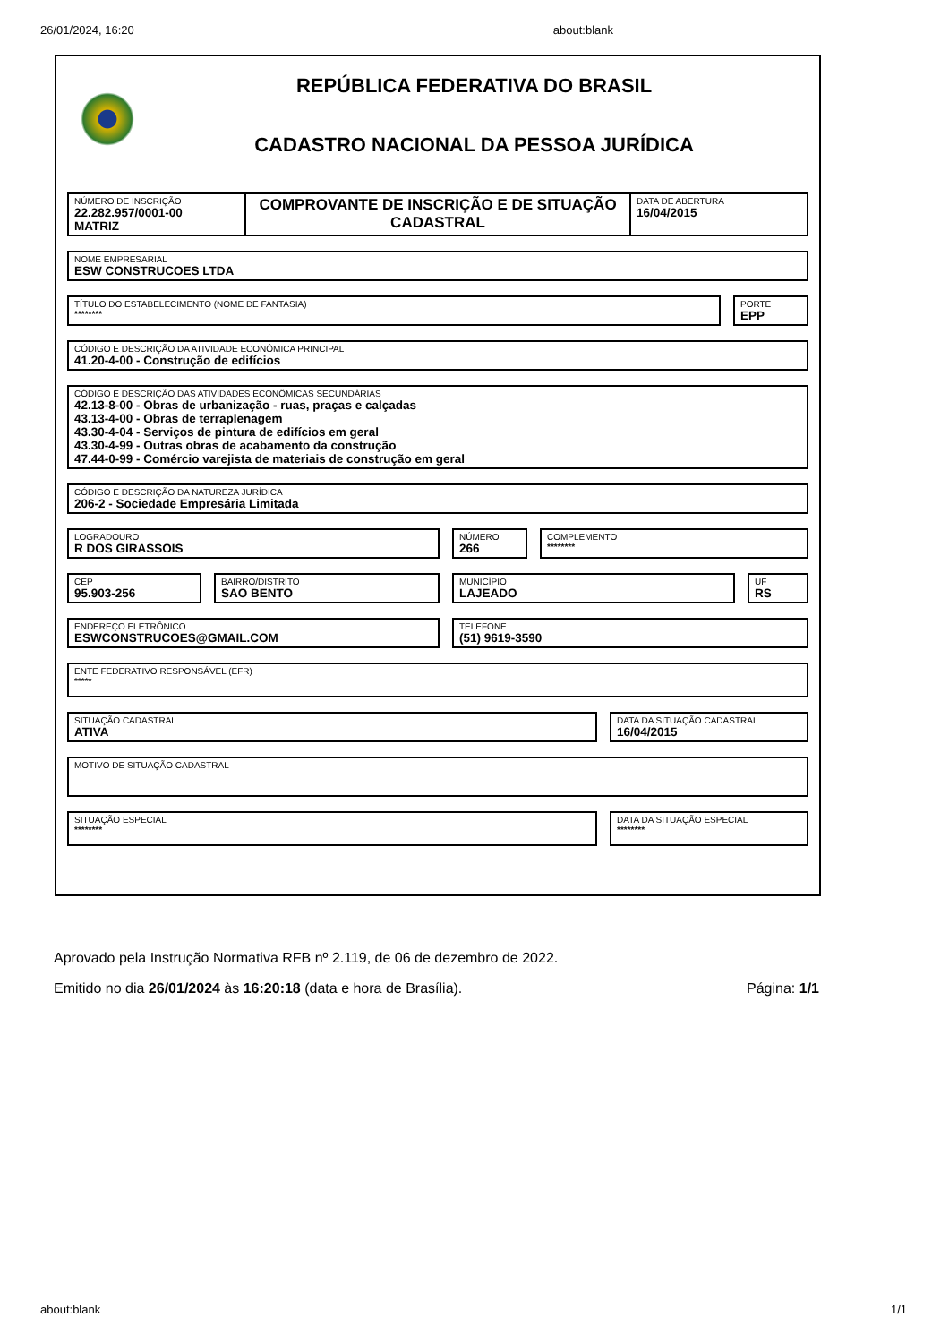26/01/2024, 16:20 about:blank
REPÚBLICA FEDERATIVA DO BRASIL
CADASTRO NACIONAL DA PESSOA JURÍDICA
NÚMERO DE INSCRIÇÃO
22.282.957/0001-00
MATRIZ
COMPROVANTE DE INSCRIÇÃO E DE SITUAÇÃO CADASTRAL
DATA DE ABERTURA
16/04/2015
NOME EMPRESARIAL
ESW CONSTRUCOES LTDA
TÍTULO DO ESTABELECIMENTO (NOME DE FANTASIA)
********
PORTE
EPP
CÓDIGO E DESCRIÇÃO DA ATIVIDADE ECONÔMICA PRINCIPAL
41.20-4-00 - Construção de edifícios
CÓDIGO E DESCRIÇÃO DAS ATIVIDADES ECONÔMICAS SECUNDÁRIAS
42.13-8-00 - Obras de urbanização - ruas, praças e calçadas
43.13-4-00 - Obras de terraplenagem
43.30-4-04 - Serviços de pintura de edifícios em geral
43.30-4-99 - Outras obras de acabamento da construção
47.44-0-99 - Comércio varejista de materiais de construção em geral
CÓDIGO E DESCRIÇÃO DA NATUREZA JURÍDICA
206-2 - Sociedade Empresária Limitada
LOGRADOURO
R DOS GIRASSOIS
NÚMERO
266
COMPLEMENTO
********
CEP
95.903-256
BAIRRO/DISTRITO
SAO BENTO
MUNICÍPIO
LAJEADO
UF
RS
ENDEREÇO ELETRÔNICO
ESWCONSTRUCOES@GMAIL.COM
TELEFONE
(51) 9619-3590
ENTE FEDERATIVO RESPONSÁVEL (EFR)
*****
SITUAÇÃO CADASTRAL
ATIVA
DATA DA SITUAÇÃO CADASTRAL
16/04/2015
MOTIVO DE SITUAÇÃO CADASTRAL
SITUAÇÃO ESPECIAL
********
DATA DA SITUAÇÃO ESPECIAL
********
Aprovado pela Instrução Normativa RFB nº 2.119, de 06 de dezembro de 2022.
Emitido no dia 26/01/2024 às 16:20:18 (data e hora de Brasília). Página: 1/1
about:blank 1/1